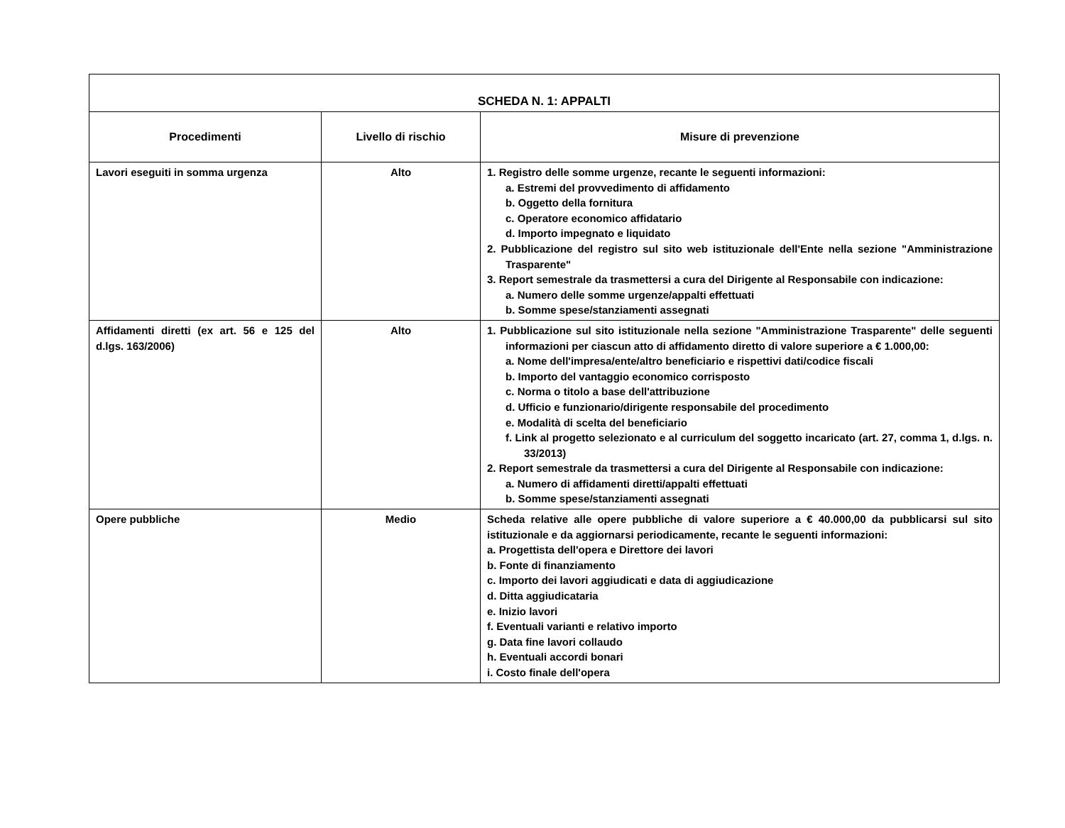| SCHEDA N. 1: APPALTI | | |
| Procedimenti | Livello di rischio | Misure di prevenzione |
| Lavori eseguiti in somma urgenza | Alto | 1. Registro delle somme urgenze, recante le seguenti informazioni: a. Estremi del provvedimento di affidamento b. Oggetto della fornitura c. Operatore economico affidatario d. Importo impegnato e liquidato 2. Pubblicazione del registro sul sito web istituzionale dell'Ente nella sezione "Amministrazione Trasparente" 3. Report semestrale da trasmettersi a cura del Dirigente al Responsabile con indicazione: a. Numero delle somme urgenze/appalti effettuati b. Somme spese/stanziamenti assegnati |
| Affidamenti diretti (ex art. 56 e 125 del d.lgs. 163/2006) | Alto | 1. Pubblicazione sul sito istituzionale nella sezione "Amministrazione Trasparente" delle seguenti informazioni per ciascun atto di affidamento diretto di valore superiore a € 1.000,00: a. Nome dell'impresa/ente/altro beneficiario e rispettivi dati/codice fiscali b. Importo del vantaggio economico corrisposto c. Norma o titolo a base dell'attribuzione d. Ufficio e funzionario/dirigente responsabile del procedimento e. Modalità di scelta del beneficiario f. Link al progetto selezionato e al curriculum del soggetto incaricato (art. 27, comma 1, d.lgs. n. 33/2013) 2. Report semestrale da trasmettersi a cura del Dirigente al Responsabile con indicazione: a. Numero di affidamenti diretti/appalti effettuati b. Somme spese/stanziamenti assegnati |
| Opere pubbliche | Medio | Scheda relative alle opere pubbliche di valore superiore a € 40.000,00 da pubblicarsi sul sito istituzionale e da aggiornarsi periodicamente, recante le seguenti informazioni: a. Progettista dell'opera e Direttore dei lavori b. Fonte di finanziamento c. Importo dei lavori aggiudicati e data di aggiudicazione d. Ditta aggiudicataria e. Inizio lavori f. Eventuali varianti e relativo importo g. Data fine lavori collaudo h. Eventuali accordi bonari i. Costo finale dell'opera |